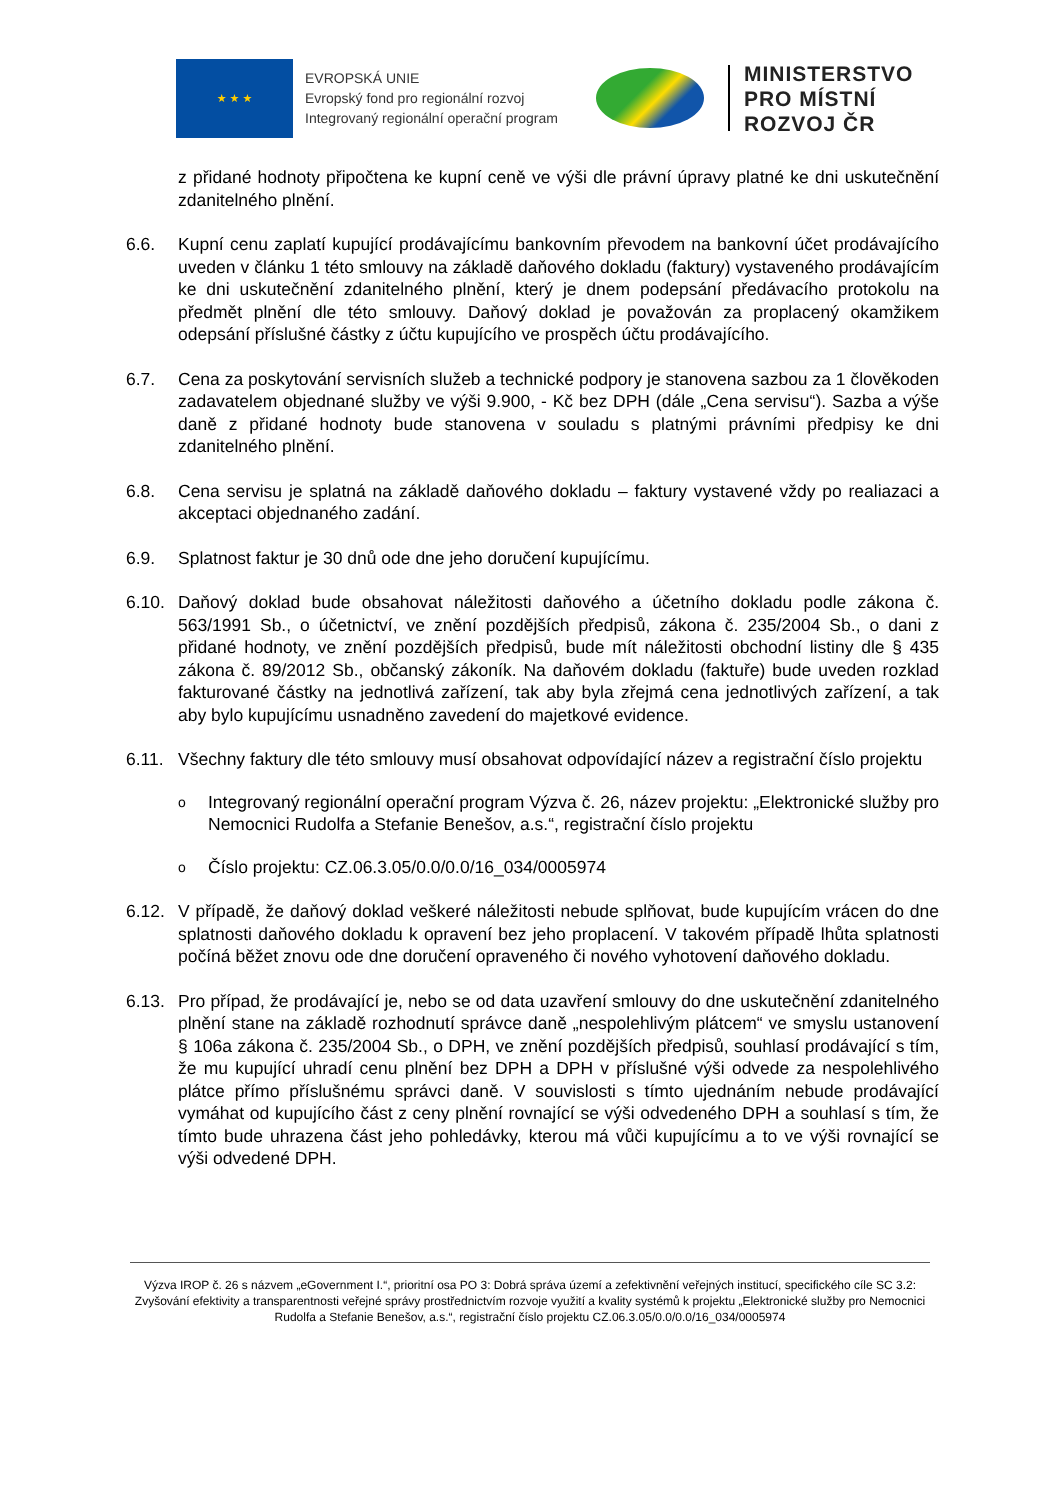★ ★ ★
EVROPSKÁ UNIE
Evropský fond pro regionální rozvoj
Integrovaný regionální operační program
MINISTERSTVO
PRO MÍSTNÍ
ROZVOJ ČR
z přidané hodnoty připočtena ke kupní ceně ve výši dle právní úpravy platné ke dni uskutečnění zdanitelného plnění.
6.6. Kupní cenu zaplatí kupující prodávajícímu bankovním převodem na bankovní účet prodávajícího uveden v článku 1 této smlouvy na základě daňového dokladu (faktury) vystaveného prodávajícím ke dni uskutečnění zdanitelného plnění, který je dnem podepsání předávacího protokolu na předmět plnění dle této smlouvy. Daňový doklad je považován za proplacený okamžikem odepsání příslušné částky z účtu kupujícího ve prospěch účtu prodávajícího.
6.7. Cena za poskytování servisních služeb a technické podpory je stanovena sazbou za 1 člověkoden zadavatelem objednané služby ve výši 9.900, - Kč bez DPH (dále „Cena servisu“). Sazba a výše daně z přidané hodnoty bude stanovena v souladu s platnými právními předpisy ke dni zdanitelného plnění.
6.8. Cena servisu je splatná na základě daňového dokladu – faktury vystavené vždy po realiazaci a akceptaci objednaného zadání.
6.9. Splatnost faktur je 30 dnů ode dne jeho doručení kupujícímu.
6.10.
Daňový doklad bude obsahovat náležitosti daňového a účetního dokladu podle zákona č. 563/1991 Sb., o účetnictví, ve znění pozdějších předpisů, zákona č. 235/2004 Sb., o dani z přidané hodnoty, ve znění pozdějších předpisů, bude mít náležitosti obchodní listiny dle § 435 zákona č. 89/2012 Sb., občanský zákoník. Na daňovém dokladu (faktuře) bude uveden rozklad fakturované částky na jednotlivá zařízení, tak aby byla zřejmá cena jednotlivých zařízení, a tak aby bylo kupujícímu usnadněno zavedení do majetkové evidence.
6.11.
Všechny faktury dle této smlouvy musí obsahovat odpovídající název a registrační číslo projektu
o
Integrovaný regionální operační program Výzva č. 26, název projektu: „Elektronické služby pro Nemocnici Rudolfa a Stefanie Benešov, a.s.“, registrační číslo projektu
o
Číslo projektu: CZ.06.3.05/0.0/0.0/16_034/0005974
6.12.
V případě, že daňový doklad veškeré náležitosti nebude splňovat, bude kupujícím vrácen do dne splatnosti daňového dokladu k opravení bez jeho proplacení. V takovém případě lhůta splatnosti počíná běžet znovu ode dne doručení opraveného či nového vyhotovení daňového dokladu.
6.13.
Pro případ, že prodávající je, nebo se od data uzavření smlouvy do dne uskutečnění zdanitelného plnění stane na základě rozhodnutí správce daně „nespolehlivým plátcem“ ve smyslu ustanovení § 106a zákona č. 235/2004 Sb., o DPH, ve znění pozdějších předpisů, souhlasí prodávající s tím, že mu kupující uhradí cenu plnění bez DPH a DPH v příslušné výši odvede za nespolehlivého plátce přímo příslušnému správci daně. V souvislosti s tímto ujednáním nebude prodávající vymáhat od kupujícího část z ceny plnění rovnající se výši odvedeného DPH a souhlasí s tím, že tímto bude uhrazena část jeho pohledávky, kterou má vůči kupujícímu a to ve výši rovnající se výši odvedené DPH.
Výzva IROP č. 26 s názvem „eGovernment I.“, prioritní osa PO 3: Dobrá správa území a zefektivnění veřejných institucí, specifického cíle SC 3.2: Zvyšování efektivity a transparentnosti veřejné správy prostřednictvím rozvoje využití a kvality systémů k projektu „Elektronické služby pro Nemocnici Rudolfa a Stefanie Benešov, a.s.“, registrační číslo projektu CZ.06.3.05/0.0/0.0/16_034/0005974